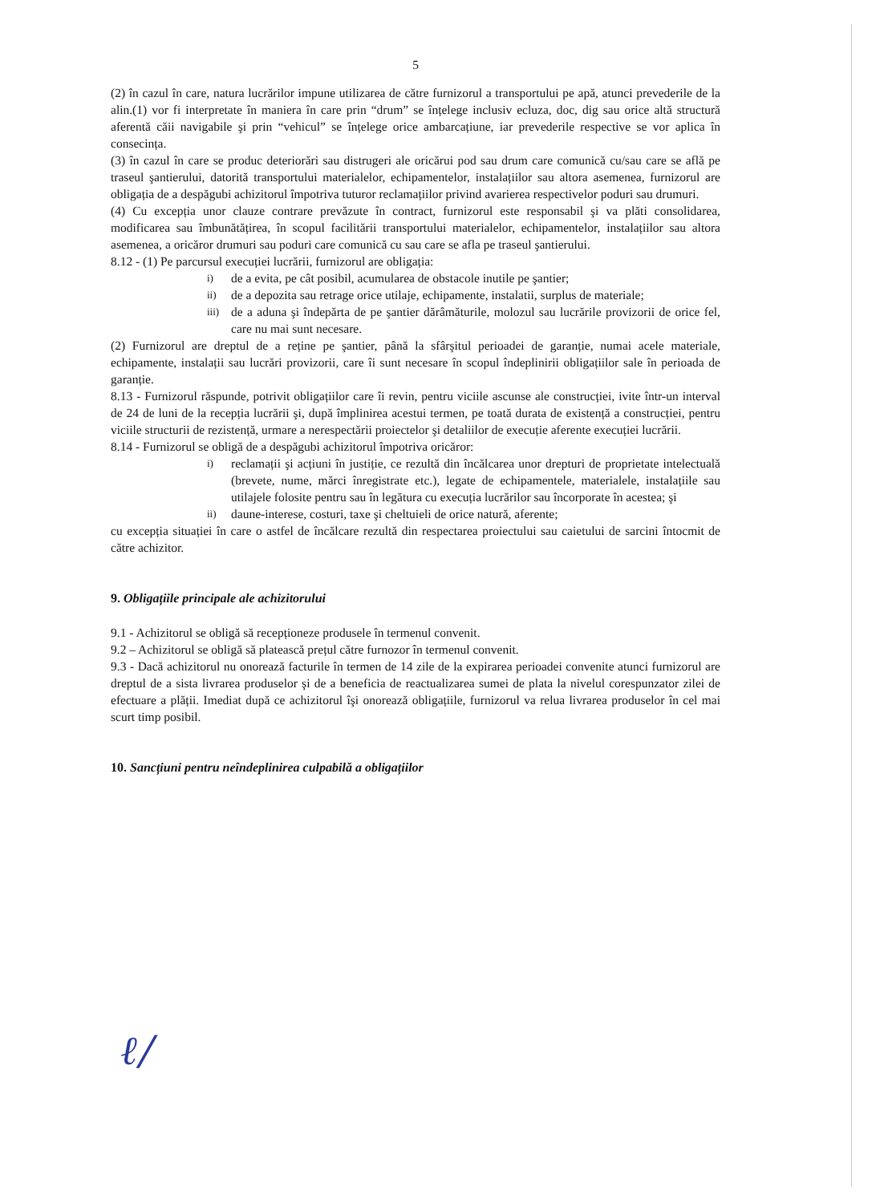5
(2) în cazul în care, natura lucrărilor impune utilizarea de către furnizorul a transportului pe apă, atunci prevederile de la alin.(1) vor fi interpretate în maniera în care prin “drum” se înțelege inclusiv ecluza, doc, dig sau orice altă structură aferentă căii navigabile şi prin “vehicul” se înțelege orice ambarcațiune, iar prevederile respective se vor aplica în consecința.
(3) în cazul în care se produc deteriorări sau distrugeri ale oricărui pod sau drum care comunică cu/sau care se află pe traseul şantierului, datorită transportului materialelor, echipamentelor, instalațiilor sau altora asemenea, furnizorul are obligația de a despăgubi achizitorul împotriva tuturor reclamațiilor privind avarierea respectivelor poduri sau drumuri.
(4) Cu excepția unor clauze contrare prevăzute în contract, furnizorul este responsabil şi va plăti consolidarea, modificarea sau îmbunătățirea, în scopul facilitării transportului materialelor, echipamentelor, instalațiilor sau altora asemenea, a oricăror drumuri sau poduri care comunică cu sau care se afla pe traseul şantierului.
8.12 - (1) Pe parcursul execuției lucrării, furnizorul are obligația:
i) de a evita, pe cât posibil, acumularea de obstacole inutile pe şantier;
ii) de a depozita sau retrage orice utilaje, echipamente, instalatii, surplus de materiale;
iii) de a aduna şi îndepărta de pe şantier dărâmăturile, molozul sau lucrările provizorii de orice fel, care nu mai sunt necesare.
(2) Furnizorul are dreptul de a reține pe şantier, până la sfârşitul perioadei de garanție, numai acele materiale, echipamente, instalații sau lucrări provizorii, care îi sunt necesare în scopul îndeplinirii obligațiilor sale în perioada de garanție.
8.13 - Furnizorul răspunde, potrivit obligațiilor care îi revin, pentru viciile ascunse ale construcției, ivite într-un interval de 24 de luni de la recepția lucrării şi, după împlinirea acestui termen, pe toată durata de existență a construcției, pentru viciile structurii de rezistență, urmare a nerespectării proiectelor şi detaliilor de execuție aferente execuției lucrării.
8.14 - Furnizorul se obligă de a despăgubi achizitorul împotriva oricăror:
i) reclamații şi acțiuni în justiție, ce rezultă din încălcarea unor drepturi de proprietate intelectuală (brevete, nume, mărci înregistrate etc.), legate de echipamentele, materialele, instalațiile sau utilajele folosite pentru sau în legătura cu execuția lucrărilor sau încorporate în acestea; şi
ii) daune-interese, costuri, taxe şi cheltuieli de orice natură, aferente;
cu excepția situației în care o astfel de încălcare rezultă din respectarea proiectului sau caietului de sarcini întocmit de către achizitor.
9. Obligațiile principale ale achizitorului
9.1 - Achizitorul se obligă să recepționeze produsele în termenul convenit.
9.2 – Achizitorul se obligă să platească prețul către furnozor în termenul convenit.
9.3 - Dacă achizitorul nu onorează facturile în termen de 14 zile de la expirarea perioadei convenite atunci furnizorul are dreptul de a sista livrarea produselor şi de a beneficia de reactualizarea sumei de plata la nivelul corespunzator zilei de efectuare a plății. Imediat după ce achizitorul îşi onorează obligațiile, furnizorul va relua livrarea produselor în cel mai scurt timp posibil.
10. Sancțiuni pentru neîndeplinirea culpabilă a obligațiilor
ℓ/